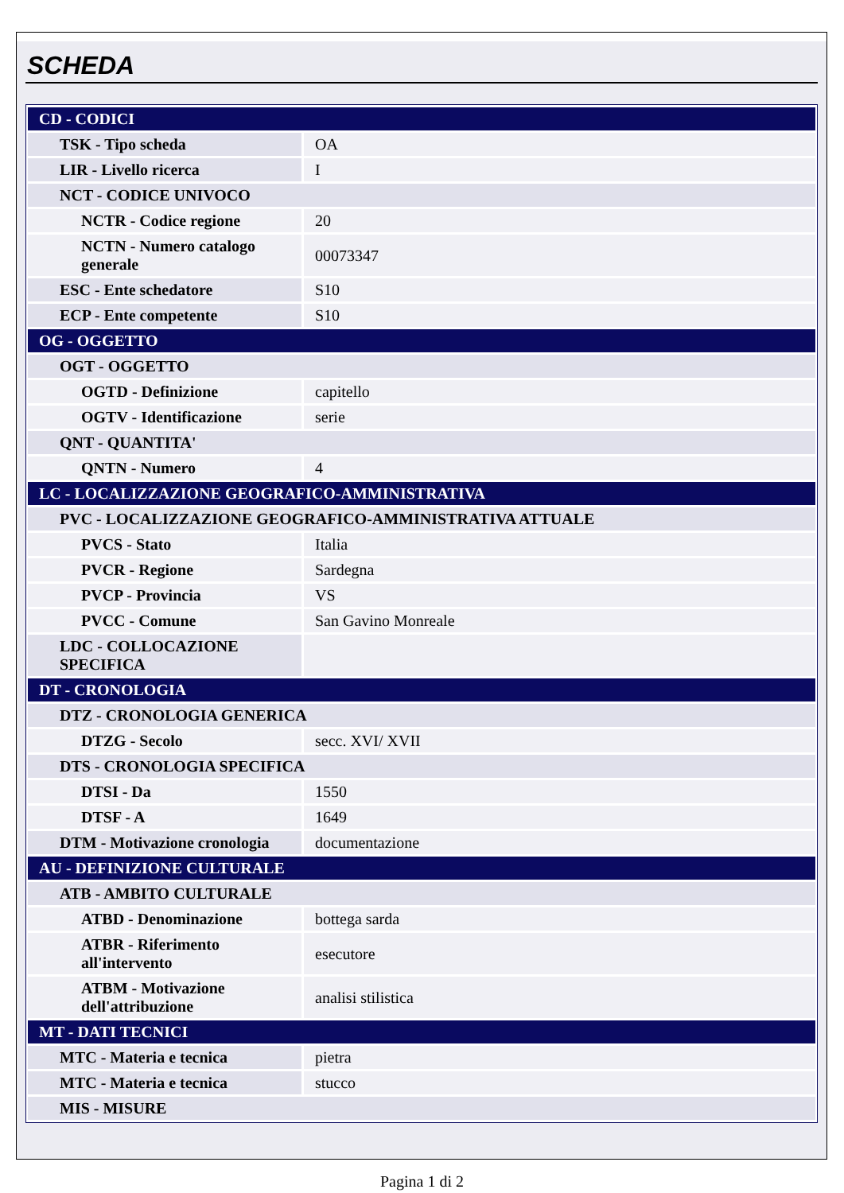SCHEDA
| CD - CODICI | |
| TSK - Tipo scheda | OA |
| LIR - Livello ricerca | I |
| NCT - CODICE UNIVOCO | |
| NCTR - Codice regione | 20 |
| NCTN - Numero catalogo generale | 00073347 |
| ESC - Ente schedatore | S10 |
| ECP - Ente competente | S10 |
| OG - OGGETTO | |
| OGT - OGGETTO | |
| OGTD - Definizione | capitello |
| OGTV - Identificazione | serie |
| QNT - QUANTITA' | |
| QNTN - Numero | 4 |
| LC - LOCALIZZAZIONE GEOGRAFICO-AMMINISTRATIVA | |
| PVC - LOCALIZZAZIONE GEOGRAFICO-AMMINISTRATIVA ATTUALE | |
| PVCS - Stato | Italia |
| PVCR - Regione | Sardegna |
| PVCP - Provincia | VS |
| PVCC - Comune | San Gavino Monreale |
| LDC - COLLOCAZIONE SPECIFICA | |
| DT - CRONOLOGIA | |
| DTZ - CRONOLOGIA GENERICA | |
| DTZG - Secolo | secc. XVI/ XVII |
| DTS - CRONOLOGIA SPECIFICA | |
| DTSI - Da | 1550 |
| DTSF - A | 1649 |
| DTM - Motivazione cronologia | documentazione |
| AU - DEFINIZIONE CULTURALE | |
| ATB - AMBITO CULTURALE | |
| ATBD - Denominazione | bottega sarda |
| ATBR - Riferimento all'intervento | esecutore |
| ATBM - Motivazione dell'attribuzione | analisi stilistica |
| MT - DATI TECNICI | |
| MTC - Materia e tecnica | pietra |
| MTC - Materia e tecnica | stucco |
| MIS - MISURE | |
Pagina 1 di 2